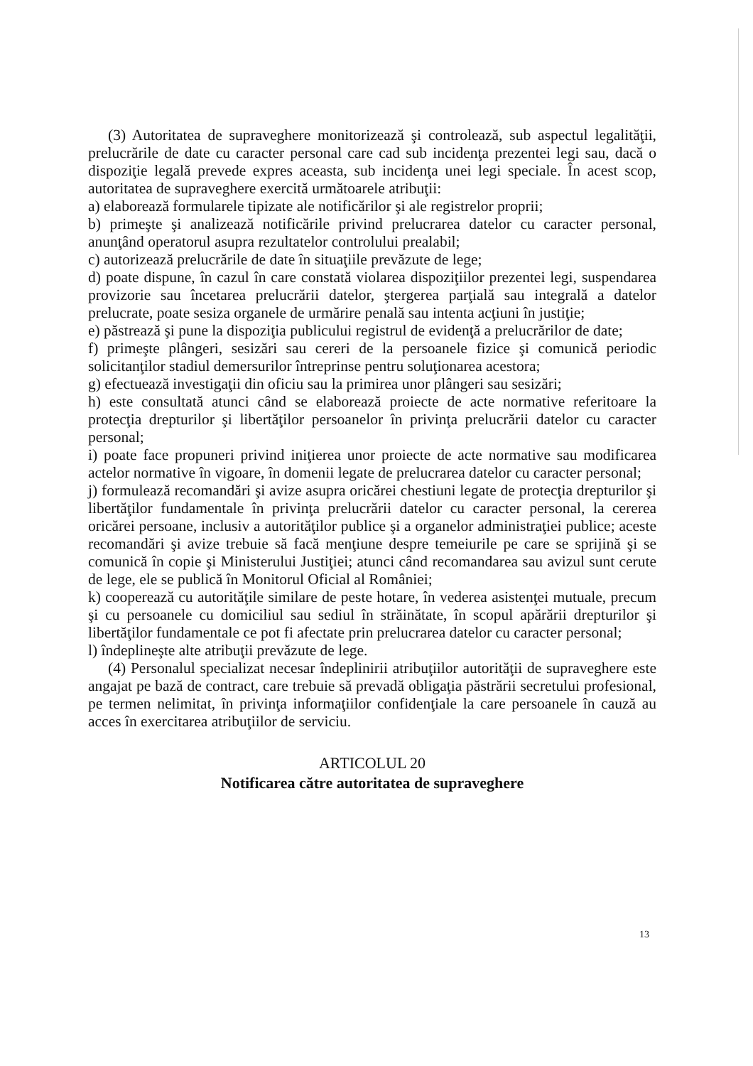(3) Autoritatea de supraveghere monitorizează şi controlează, sub aspectul legalităţii, prelucrările de date cu caracter personal care cad sub incidenţa prezentei legi sau, dacă o dispoziţie legală prevede expres aceasta, sub incidenţa unei legi speciale. În acest scop, autoritatea de supraveghere exercită următoarele atribuţii:
a) elaborează formularele tipizate ale notificărilor şi ale registrelor proprii;
b) primeşte şi analizează notificările privind prelucrarea datelor cu caracter personal, anunţând operatorul asupra rezultatelor controlului prealabil;
c) autorizează prelucrările de date în situaţiile prevăzute de lege;
d) poate dispune, în cazul în care constată violarea dispoziţiilor prezentei legi, suspendarea provizorie sau încetarea prelucrării datelor, ştergerea parţială sau integrală a datelor prelucrate, poate sesiza organele de urmărire penală sau intenta acţiuni în justiţie;
e) păstrează şi pune la dispoziţia publicului registrul de evidenţă a prelucrărilor de date;
f) primeşte plângeri, sesizări sau cereri de la persoanele fizice şi comunică periodic solicitanţilor stadiul demersurilor întreprinse pentru soluţionarea acestora;
g) efectuează investigaţii din oficiu sau la primirea unor plângeri sau sesizări;
h) este consultată atunci când se elaborează proiecte de acte normative referitoare la protecţia drepturilor şi libertăţilor persoanelor în privinţa prelucrării datelor cu caracter personal;
i) poate face propuneri privind iniţierea unor proiecte de acte normative sau modificarea actelor normative în vigoare, în domenii legate de prelucrarea datelor cu caracter personal;
j) formulează recomandări şi avize asupra oricărei chestiuni legate de protecţia drepturilor şi libertăţilor fundamentale în privinţa prelucrării datelor cu caracter personal, la cererea oricărei persoane, inclusiv a autorităţilor publice şi a organelor administraţiei publice; aceste recomandări şi avize trebuie să facă menţiune despre temeiurile pe care se sprijină şi se comunică în copie şi Ministerului Justiţiei; atunci când recomandarea sau avizul sunt cerute de lege, ele se publică în Monitorul Oficial al României;
k) cooperează cu autorităţile similare de peste hotare, în vederea asistenţei mutuale, precum şi cu persoanele cu domiciliul sau sediul în străinătate, în scopul apărării drepturilor şi libertăţilor fundamentale ce pot fi afectate prin prelucrarea datelor cu caracter personal;
l) îndeplineşte alte atribuţii prevăzute de lege.
(4) Personalul specializat necesar îndeplinirii atribuţiilor autorităţii de supraveghere este angajat pe bază de contract, care trebuie să prevadă obligaţia păstrării secretului profesional, pe termen nelimitat, în privinţa informaţiilor confidenţiale la care persoanele în cauză au acces în exercitarea atribuţiilor de serviciu.
ARTICOLUL 20
Notificarea către autoritatea de supraveghere
13